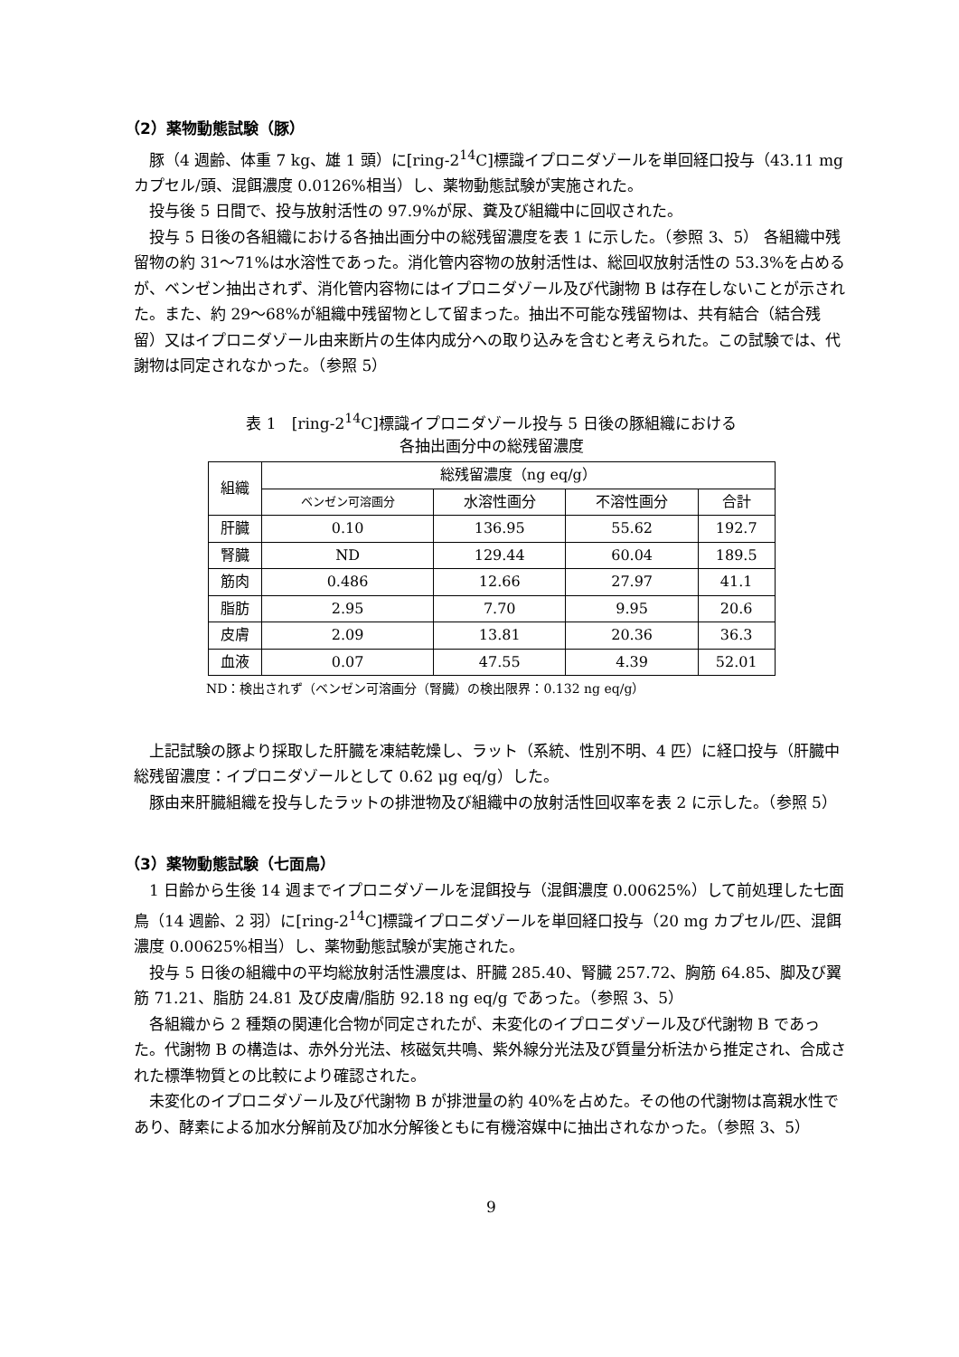（2）薬物動態試験（豚）
豚（4 週齢、体重 7 kg、雄 1 頭）に[ring-2<sup>14</sup>C]標識イプロニダゾールを単回経口投与（43.11 mg カプセル/頭、混餌濃度 0.0126%相当）し、薬物動態試験が実施された。
投与後 5 日間で、投与放射活性の 97.9%が尿、糞及び組織中に回収された。
投与 5 日後の各組織における各抽出画分中の総残留濃度を表 1 に示した。（参照 3、5） 各組織中残留物の約 31～71%は水溶性であった。消化管内容物の放射活性は、総回収放射活性の 53.3%を占めるが、ベンゼン抽出されず、消化管内容物にはイプロニダゾール及び代謝物 B は存在しないことが示された。また、約 29～68%が組織中残留物として留まった。抽出不可能な残留物は、共有結合（結合残留）又はイプロニダゾール由来断片の生体内成分への取り込みを含むと考えられた。この試験では、代謝物は同定されなかった。（参照 5）
表 1　[ring-2<sup>14</sup>C]標識イプロニダゾール投与 5 日後の豚組織における
各抽出画分中の総残留濃度
| 組織 | 総残留濃度（ng eq/g） | | | |
| --- | --- | --- | --- | --- |
| | ベンゼン可溶画分 | 水溶性画分 | 不溶性画分 | 合計 |
| 肝臓 | 0.10 | 136.95 | 55.62 | 192.7 |
| 腎臓 | ND | 129.44 | 60.04 | 189.5 |
| 筋肉 | 0.486 | 12.66 | 27.97 | 41.1 |
| 脂肪 | 2.95 | 7.70 | 9.95 | 20.6 |
| 皮膚 | 2.09 | 13.81 | 20.36 | 36.3 |
| 血液 | 0.07 | 47.55 | 4.39 | 52.01 |
ND：検出されず（ベンゼン可溶画分（腎臓）の検出限界：0.132 ng eq/g）
上記試験の豚より採取した肝臓を凍結乾燥し、ラット（系統、性別不明、4 匹）に経口投与（肝臓中総残留濃度：イプロニダゾールとして 0.62 μg eq/g）した。
豚由来肝臓組織を投与したラットの排泄物及び組織中の放射活性回収率を表 2 に示した。（参照 5）
（3）薬物動態試験（七面鳥）
1 日齢から生後 14 週までイプロニダゾールを混餌投与（混餌濃度 0.00625%）して前処理した七面鳥（14 週齢、2 羽）に[ring-2<sup>14</sup>C]標識イプロニダゾールを単回経口投与（20 mg カプセル/匹、混餌濃度 0.00625%相当）し、薬物動態試験が実施された。
投与 5 日後の組織中の平均総放射活性濃度は、肝臓 285.40、腎臓 257.72、胸筋 64.85、脚及び翼筋 71.21、脂肪 24.81 及び皮膚/脂肪 92.18 ng eq/g であった。（参照 3、5）
各組織から 2 種類の関連化合物が同定されたが、未変化のイプロニダゾール及び代謝物 B であった。代謝物 B の構造は、赤外分光法、核磁気共鳴、紫外線分光法及び質量分析法から推定され、合成された標準物質との比較により確認された。
未変化のイプロニダゾール及び代謝物 B が排泄量の約 40%を占めた。その他の代謝物は高親水性であり、酵素による加水分解前及び加水分解後ともに有機溶媒中に抽出されなかった。（参照 3、5）
9